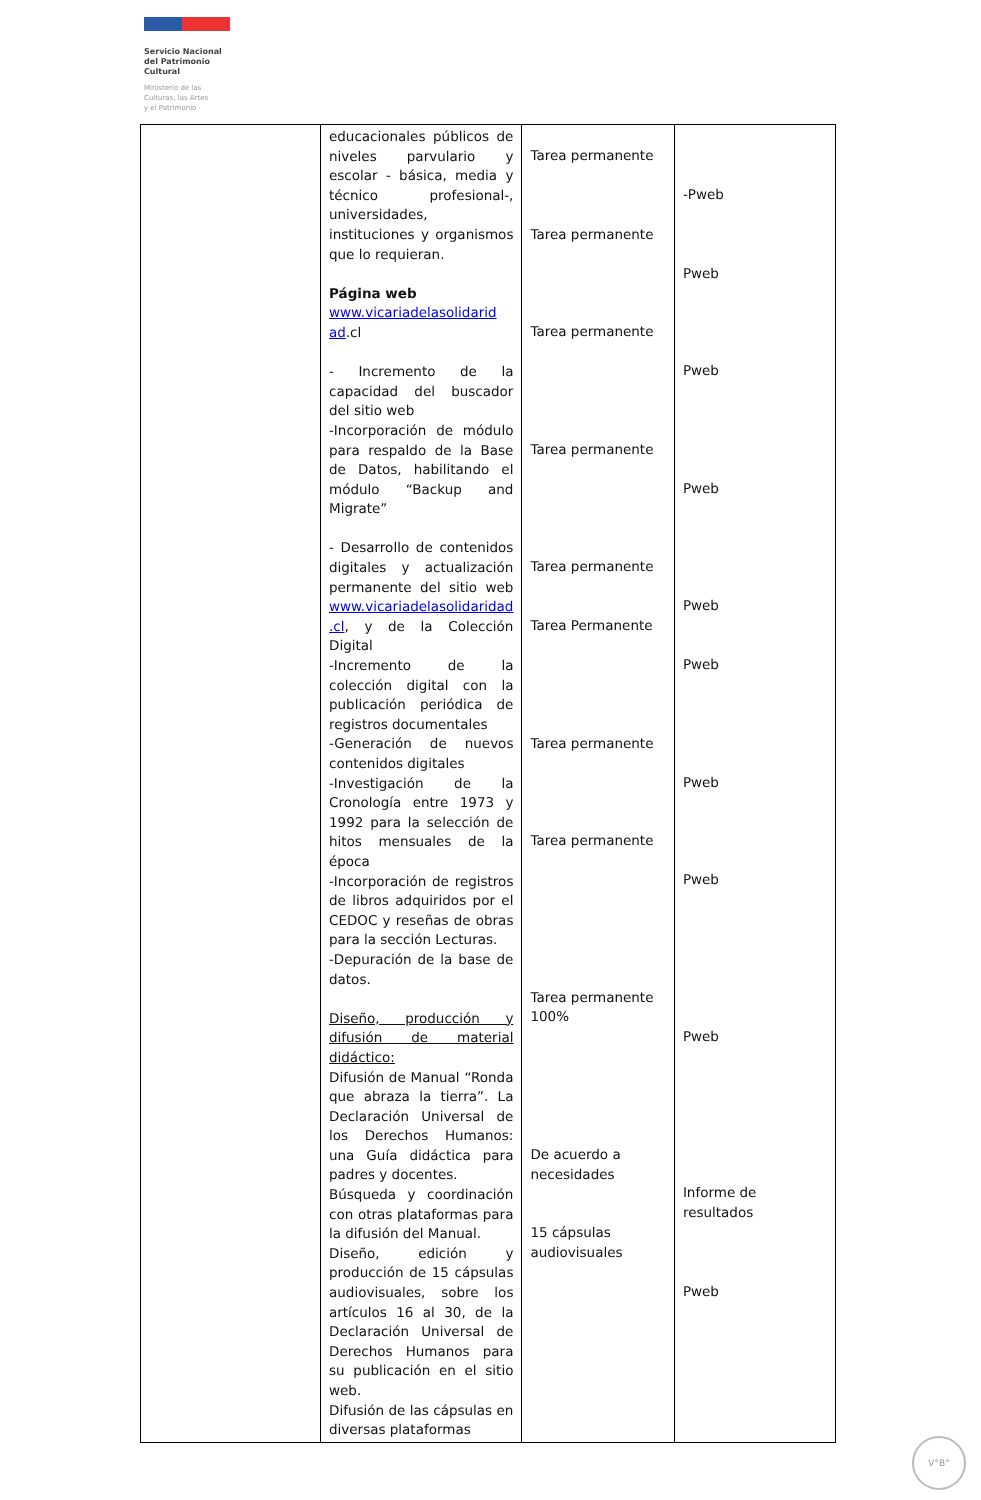Servicio Nacional
del Patrimonio
Cultural
Ministerio de las
Culturas, las Artes
y el Patrimonio
| | educacionales públicos de niveles parvulario y escolar - básica, media y técnico profesional-, universidades, instituciones y organismos que lo requieran. Página web www.vicariadelasolidarid ad .cl - Incremento de la capacidad del buscador del sitio web -Incorporación de módulo para respaldo de la Base de Datos, habilitando el módulo “Backup and Migrate” - Desarrollo de contenidos digitales y actualización permanente del sitio web www.vicariadelasolidaridad .cl , y de la Colección Digital -Incremento de la colección digital con la publicación periódica de registros documentales -Generación de nuevos contenidos digitales -Investigación de la Cronología entre 1973 y 1992 para la selección de hitos mensuales de la época -Incorporación de registros de libros adquiridos por el CEDOC y reseñas de obras para la sección Lecturas. -Depuración de la base de datos. Diseño, producción y difusión de material didáctico: Difusión de Manual “Ronda que abraza la tierra”. La Declaración Universal de los Derechos Humanos: una Guía didáctica para padres y docentes. Búsqueda y coordinación con otras plataformas para la difusión del Manual. Diseño, edición y producción de 15 cápsulas audiovisuales, sobre los artículos 16 al 30, de la Declaración Universal de Derechos Humanos para su publicación en el sitio web. Difusión de las cápsulas en diversas plataformas | Tarea permanente Tarea permanente Tarea permanente Tarea permanente Tarea permanente Tarea Permanente Tarea permanente Tarea permanente Tarea permanente 100% De acuerdo a necesidades 15 cápsulas audiovisuales | -Pweb Pweb Pweb Pweb Pweb Pweb Pweb Pweb Pweb Informe de resultados Pweb |
V°B°